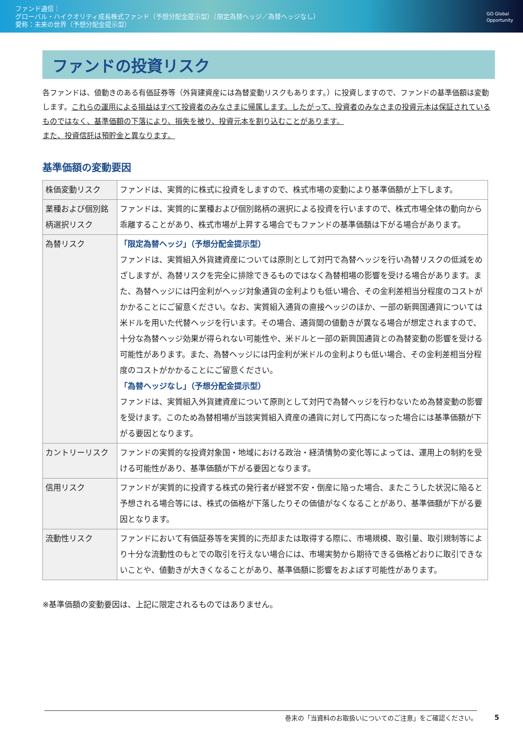ファンド通信｜
グローバル・ハイクオリティ成長株式ファンド（予想分配金提示型）（限定為替ヘッジ／為替ヘッジなし）
愛称：未来の世界（予想分配金提示型）
GO Global
Opportunity
ファンドの投資リスク
各ファンドは、値動きのある有価証券等（外貨建資産には為替変動リスクもあります。）に投資しますので、ファンドの基準価額は変動します。これらの運用による損益はすべて投資者のみなさまに帰属します。したがって、投資者のみなさまの投資元本は保証されているものではなく、基準価額の下落により、損失を被り、投資元本を割り込むことがあります。
また、投資信託は預貯金と異なります。
基準価額の変動要因
| 株価変動リスク | ファンドは、実質的に株式に投資をしますので、株式市場の変動により基準価額が上下します。 |
| 業種および個別銘柄選択リスク | ファンドは、実質的に業種および個別銘柄の選択による投資を行いますので、株式市場全体の動向から乖離することがあり、株式市場が上昇する場合でもファンドの基準価額は下がる場合があります。 |
| 為替リスク | 「限定為替ヘッジ」（予想分配金提示型） ファンドは、実質組入外貨建資産については原則として対円で為替ヘッジを行い為替リスクの低減をめざしますが、為替リスクを完全に排除できるものではなく為替相場の影響を受ける場合があります。また、為替ヘッジには円金利がヘッジ対象通貨の金利よりも低い場合、その金利差相当分程度のコストがかかることにご留意ください。なお、実質組入通貨の直接ヘッジのほか、一部の新興国通貨については米ドルを用いた代替ヘッジを行います。その場合、通貨間の値動きが異なる場合が想定されますので、十分な為替ヘッジ効果が得られない可能性や、米ドルと一部の新興国通貨との為替変動の影響を受ける可能性があります。また、為替ヘッジには円金利が米ドルの金利よりも低い場合、その金利差相当分程度のコストがかかることにご留意ください。 「為替ヘッジなし」（予想分配金提示型） ファンドは、実質組入外貨建資産について原則として対円で為替ヘッジを行わないため為替変動の影響を受けます。このため為替相場が当該実質組入資産の通貨に対して円高になった場合には基準価額が下がる要因となります。 |
| カントリーリスク | ファンドの実質的な投資対象国・地域における政治・経済情勢の変化等によっては、運用上の制約を受ける可能性があり、基準価額が下がる要因となります。 |
| 信用リスク | ファンドが実質的に投資する株式の発行者が経営不安・倒産に陥った場合、またこうした状況に陥ると予想される場合等には、株式の価格が下落したりその価値がなくなることがあり、基準価額が下がる要因となります。 |
| 流動性リスク | ファンドにおいて有価証券等を実質的に売却または取得する際に、市場規模、取引量、取引規制等により十分な流動性のもとでの取引を行えない場合には、市場実勢から期待できる価格どおりに取引できないことや、値動きが大きくなることがあり、基準価額に影響をおよぼす可能性があります。 |
※基準価額の変動要因は、上記に限定されるものではありません。
巻末の「当資料のお取扱いについてのご注意」をご確認ください。 5